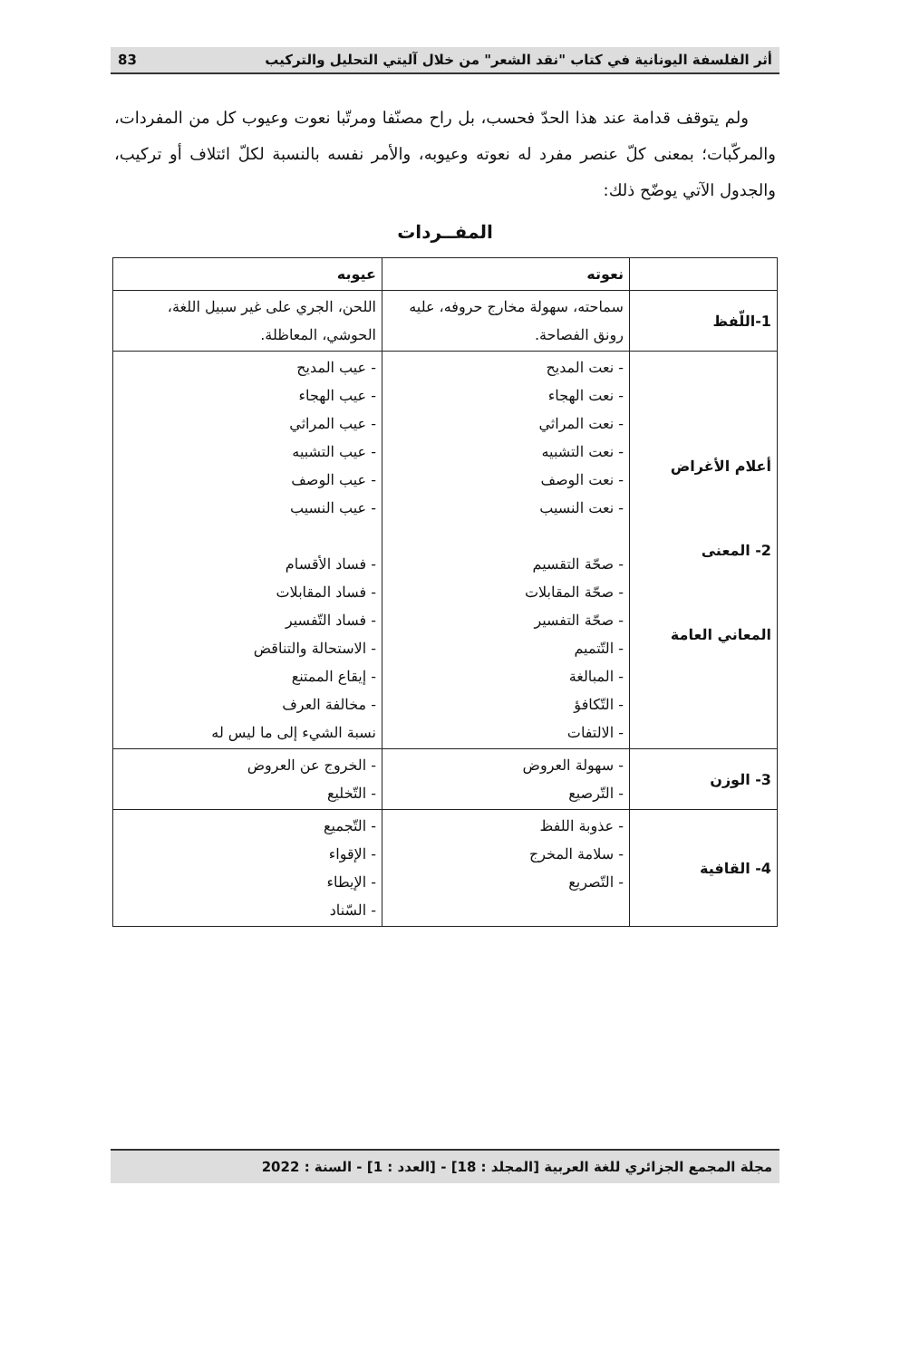أثر الفلسفة اليونانية في كتاب "نقد الشعر" من خلال آليتي التحليل والتركيب 83
ولم يتوقف قدامة عند هذا الحدّ فحسب، بل راح مصنّفا ومرتّبا نعوت وعيوب كل من المفردات، والمركّبات؛ بمعنى كلّ عنصر مفرد له نعوته وعيوبه، والأمر نفسه بالنسبة لكلّ ائتلاف أو تركيب، والجدول الآتي يوضّح ذلك:
المفــردات
| | نعوته | عيوبه |
| --- | --- | --- |
| 1-اللّفظ | سماحته، سهولة مخارج حروفه، عليه رونق الفصاحة. | اللحن، الجري على غير سبيل اللغة، الحوشي، المعاظلة. |
| أعلام الأغراض 2- المعنى المعاني العامة | - نعت المديح - نعت الهجاء - نعت المراثي - نعت التشبيه - نعت الوصف - نعت النسيب - صحّة التقسيم - صحّة المقابلات - صحّة التفسير - التّتميم - المبالغة - التّكافؤ - الالتفات | - عيب المديح - عيب الهجاء - عيب المراثي - عيب التشبيه - عيب الوصف - عيب النسيب - فساد الأقسام - فساد المقابلات - فساد التّفسير - الاستحالة والتناقض - إيقاع الممتنع - مخالفة العرف نسبة الشيء إلى ما ليس له |
| 3- الوزن | - سهولة العروض - التّرصيع | - الخروج عن العروض - التّخليع |
| 4- القافية | - عذوبة اللفظ - سلامة المخرج - التّصريع | - التّجميع - الإقواء - الإيطاء - السّناد |
مجلة المجمع الجزائري للغة العربية [المجلد : 18] - [العدد : 1] - السنة : 2022